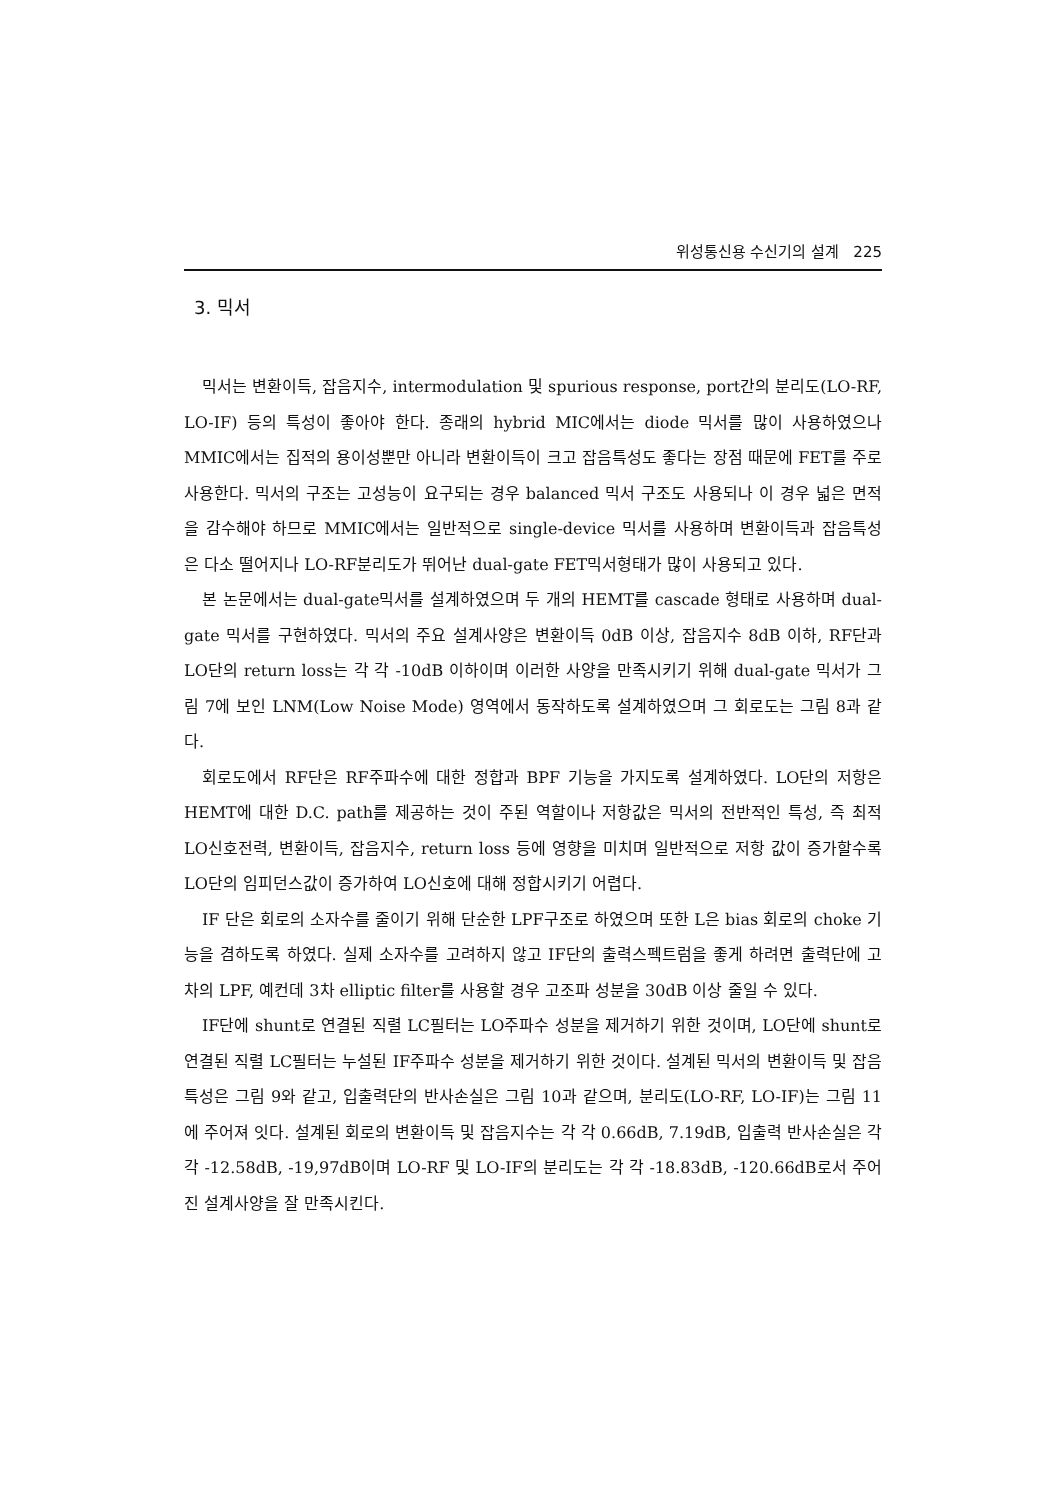위성통신용 수신기의 설계 225
3. 믹서
믹서는 변환이득, 잡음지수, intermodulation 및 spurious response, port간의 분리도(LO-RF, LO-IF) 등의 특성이 좋아야 한다. 종래의 hybrid MIC에서는 diode 믹서를 많이 사용하였으나 MMIC에서는 집적의 용이성뿐만 아니라 변환이득이 크고 잡음특성도 좋다는 장점 때문에 FET를 주로 사용한다. 믹서의 구조는 고성능이 요구되는 경우 balanced 믹서 구조도 사용되나 이 경우 넓은 면적을 감수해야 하므로 MMIC에서는 일반적으로 single-device 믹서를 사용하며 변환이득과 잡음특성은 다소 떨어지나 LO-RF분리도가 뛰어난 dual-gate FET믹서형태가 많이 사용되고 있다.
본 논문에서는 dual-gate믹서를 설계하였으며 두 개의 HEMT를 cascade 형태로 사용하며 dual-gate 믹서를 구현하였다. 믹서의 주요 설계사양은 변환이득 0dB 이상, 잡음지수 8dB 이하, RF단과 LO단의 return loss는 각 각 -10dB 이하이며 이러한 사양을 만족시키기 위해 dual-gate 믹서가 그림 7에 보인 LNM(Low Noise Mode) 영역에서 동작하도록 설계하였으며 그 회로도는 그림 8과 같다.
회로도에서 RF단은 RF주파수에 대한 정합과 BPF 기능을 가지도록 설계하였다. LO단의 저항은 HEMT에 대한 D.C. path를 제공하는 것이 주된 역할이나 저항값은 믹서의 전반적인 특성, 즉 최적 LO신호전력, 변환이득, 잡음지수, return loss 등에 영향을 미치며 일반적으로 저항 값이 증가할수록 LO단의 임피던스값이 증가하여 LO신호에 대해 정합시키기 어렵다.
IF 단은 회로의 소자수를 줄이기 위해 단순한 LPF구조로 하였으며 또한 L은 bias 회로의 choke 기능을 겸하도록 하였다. 실제 소자수를 고려하지 않고 IF단의 출력스펙트럼을 좋게 하려면 출력단에 고차의 LPF, 예컨데 3차 elliptic filter를 사용할 경우 고조파 성분을 30dB 이상 줄일 수 있다.
IF단에 shunt로 연결된 직렬 LC필터는 LO주파수 성분을 제거하기 위한 것이며, LO단에 shunt로 연결된 직렬 LC필터는 누설된 IF주파수 성분을 제거하기 위한 것이다. 설계된 믹서의 변환이득 및 잡음특성은 그림 9와 같고, 입출력단의 반사손실은 그림 10과 같으며, 분리도(LO-RF, LO-IF)는 그림 11에 주어져 잇다. 설계된 회로의 변환이득 및 잡음지수는 각 각 0.66dB, 7.19dB, 입출력 반사손실은 각 각 -12.58dB, -19,97dB이며 LO-RF 및 LO-IF의 분리도는 각 각 -18.83dB, -120.66dB로서 주어진 설계사양을 잘 만족시킨다.